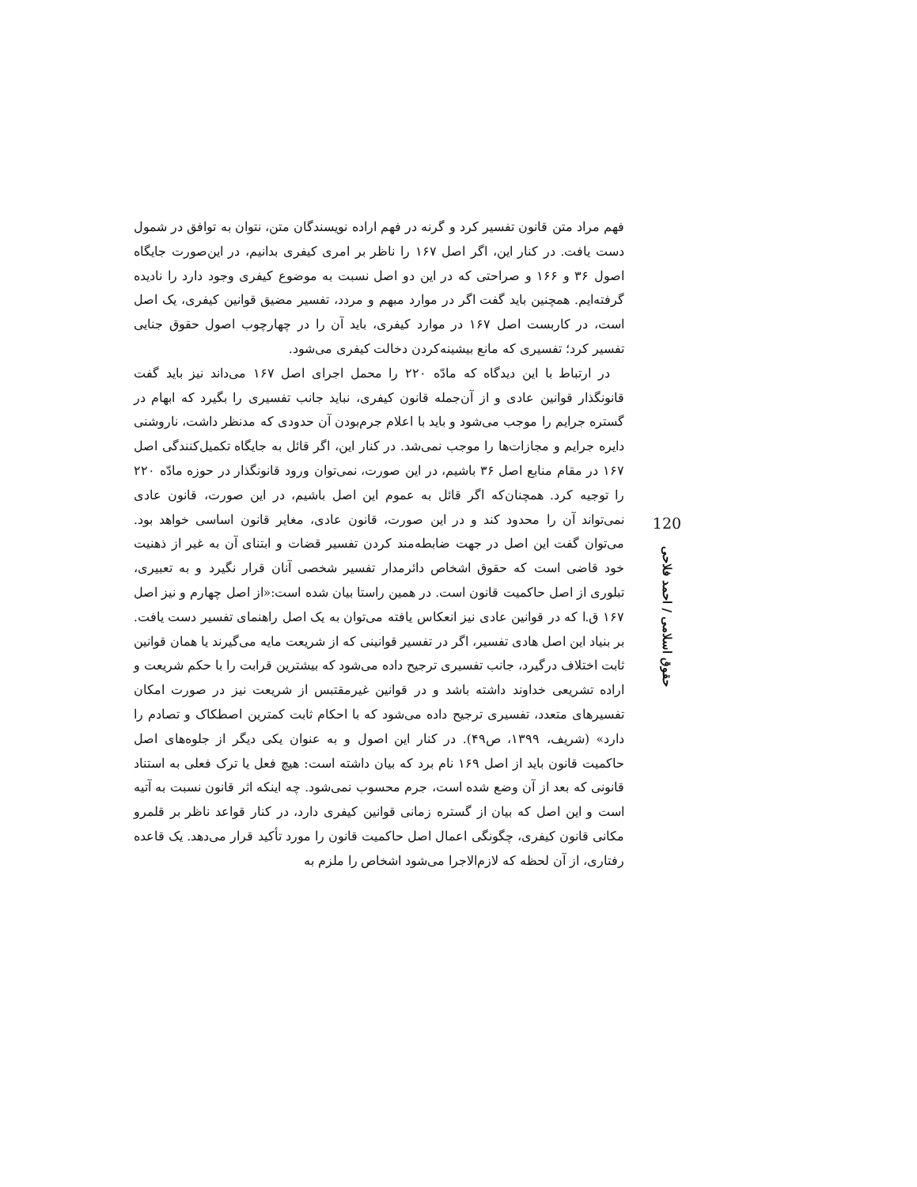فهم مراد متن قانون تفسیر کرد و گرنه در فهم اراده نویسندگان متن، نتوان به توافق در شمول دست یافت. در کنار این، اگر اصل ۱۶۷ را ناظر بر امری کیفری بدانیم، در این‌صورت جایگاه اصول ۳۶ و ۱۶۶ و صراحتی که در این دو اصل نسبت به موضوع کیفری وجود دارد را نادیده گرفته‌ایم. همچنین باید گفت اگر در موارد مبهم و مردد، تفسیر مضیق قوانین کیفری، یک اصل است، در کاربست اصل ۱۶۷ در موارد کیفری، باید آن را در چهارچوب اصول حقوق جنایی تفسیر کرد؛ تفسیری که مانع بیشینه‌کردن دخالت کیفری می‌شود.
در ارتباط با این دیدگاه که مادّه ۲۲۰ را محمل اجرای اصل ۱۶۷ می‌داند نیز باید گفت قانونگذار قوانین عادی و از آن‌جمله قانون کیفری، نباید جانب تفسیری را بگیرد که ابهام در گستره جرایم را موجب می‌شود و باید با اعلام جرم‌بودن آن حدودی که مدنظر داشت، ناروشنی دایره جرایم و مجازات‌ها را موجب نمی‌شد. در کنار این، اگر قائل به جایگاه تکمیل‌کنندگی اصل ۱۶۷ در مقام منابع اصل ۳۶ باشیم، در این صورت، نمی‌توان ورود قانونگذار در حوزه مادّه ۲۲۰ را توجیه کرد. همچنان‌که اگر قائل به عموم این اصل باشیم، در این صورت، قانون عادی نمی‌تواند آن را محدود کند و در این صورت، قانون عادی، مغایر قانون اساسی خواهد بود. می‌توان گفت این اصل در جهت ضابطه‌مند کردن تفسیر قضات و ابتنای آن به غیر از ذهنیت خود قاضی است که حقوق اشخاص دائرمدار تفسیر شخصی آنان قرار نگیرد و به تعبیری، تبلوری از اصل حاکمیت قانون است. در همین راستا بیان شده است:«از اصل چهارم و نیز اصل ۱۶۷ ق.ا که در قوانین عادی نیز انعکاس یافته می‌توان به یک اصل راهنمای تفسیر دست یافت. بر بنیاد این اصل هادی تفسیر، اگر در تفسیر قوانینی که از شریعت مایه می‌گیرند یا همان قوانین ثابت اختلاف درگیرد، جانب تفسیری ترجیح داده می‌شود که بیشترین قرابت را با حکم شریعت و اراده تشریعی خداوند داشته باشد و در قوانین غیرمقتبس از شریعت نیز در صورت امکان تفسیرهای متعدد، تفسیری ترجیح داده می‌شود که با احکام ثابت کمترین اصطکاک و تصادم را دارد» (شریف، ۱۳۹۹، ص۴۹). در کنار این اصول و به عنوان یکی دیگر از جلوه‌های اصل حاکمیت قانون باید از اصل ۱۶۹ نام برد که بیان داشته است: هیچ فعل یا ترک فعلی به استناد قانونی که بعد از آن وضع شده است، جرم محسوب نمی‌شود. چه اینکه اثر قانون نسبت به آتیه است و این اصل که بیان از گستره زمانی قوانین کیفری دارد، در کنار قواعد ناظر بر قلمرو مکانی قانون کیفری، چگونگی اعمال اصل حاکمیت قانون را مورد تأکید قرار می‌دهد. یک قاعده رفتاری، از آن لحظه که لازم‌الاجرا می‌شود اشخاص را ملزم به
120
حقوق اسلامی / احمد فلاحی